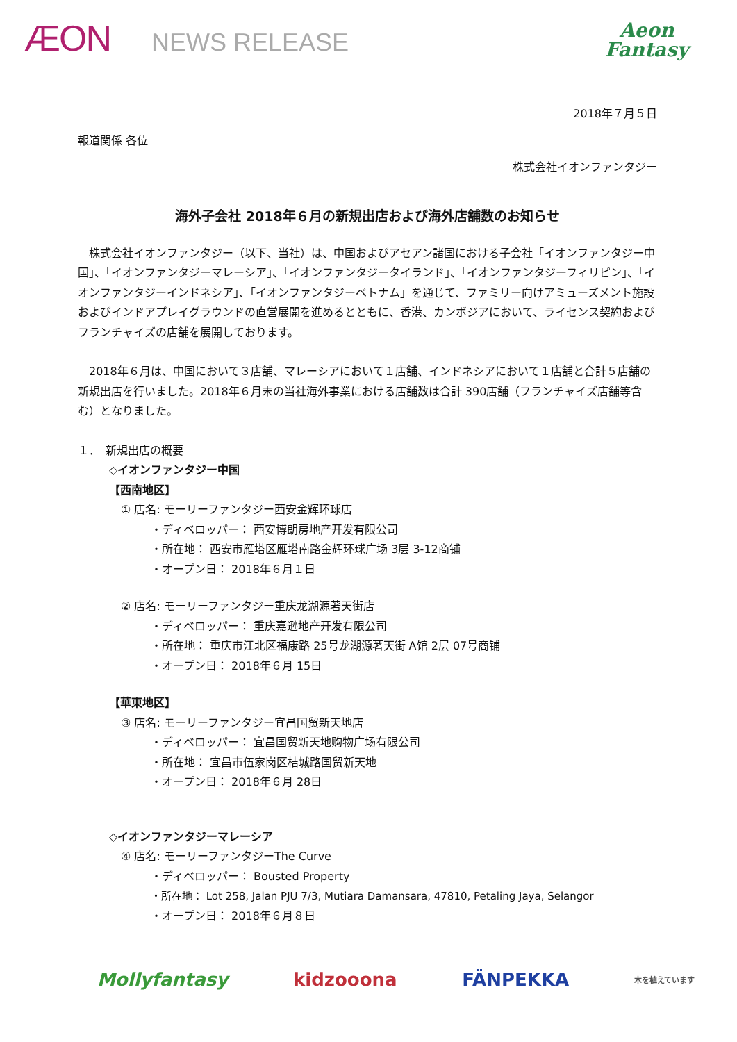ÆON NEWS RELEASE
Aeon
Fantasy
2018年７月５日
報道関係 各位
株式会社イオンファンタジー
海外子会社 2018年６月の新規出店および海外店舗数のお知らせ
　株式会社イオンファンタジー（以下、当社）は、中国およびアセアン諸国における子会社「イオンファンタジー中国」、「イオンファンタジーマレーシア」、「イオンファンタジータイランド」、「イオンファンタジーフィリピン」、「イオンファンタジーインドネシア」、「イオンファンタジーベトナム」を通じて、ファミリー向けアミューズメント施設およびインドアプレイグラウンドの直営展開を進めるとともに、香港、カンボジアにおいて、ライセンス契約およびフランチャイズの店舗を展開しております。
　2018年６月は、中国において３店舗、マレーシアにおいて１店舗、インドネシアにおいて１店舗と合計５店舗の新規出店を行いました。2018年６月末の当社海外事業における店舗数は合計 390店舗（フランチャイズ店舗等含む）となりました。
１．　新規出店の概要
◇イオンファンタジー中国
【西南地区】
① 店名: モーリーファンタジー西安金辉环球店
・ディベロッパー： 西安博朗房地产开发有限公司
・所在地： 西安市雁塔区雁塔南路金辉环球广场 3层 3-12商铺
・オープン日： 2018年６月１日
② 店名: モーリーファンタジー重庆龙湖源著天街店
・ディベロッパー： 重庆嘉逊地产开发有限公司
・所在地： 重庆市江北区福康路 25号龙湖源著天街 A馆 2层 07号商铺
・オープン日： 2018年６月 15日
【華東地区】
③ 店名: モーリーファンタジー宜昌国贸新天地店
・ディベロッパー： 宜昌国贸新天地购物广场有限公司
・所在地： 宜昌市伍家岗区桔城路国贸新天地
・オープン日： 2018年６月 28日
◇イオンファンタジーマレーシア
④ 店名: モーリーファンタジーThe Curve
・ディベロッパー： Bousted Property
・所在地： Lot 258, Jalan PJU 7/3, Mutiara Damansara, 47810, Petaling Jaya, Selangor
・オープン日： 2018年６月８日
Mollyfantasy kidzooona FÄNPEKKA 木を植えています